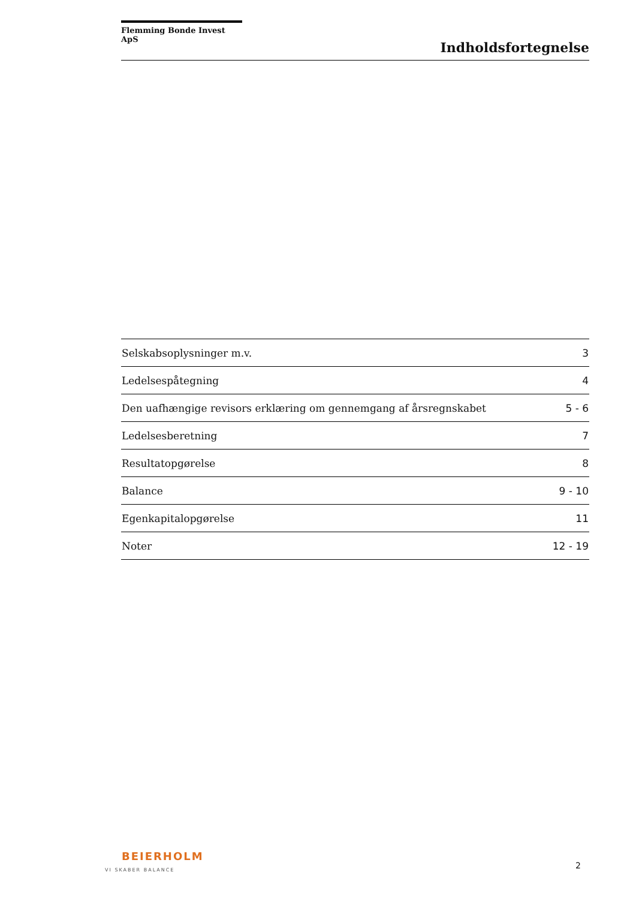Flemming Bonde Invest ApS
Indholdsfortegnelse
| Selskabsoplysninger m.v. | 3 |
| Ledelsespåtegning | 4 |
| Den uafhængige revisors erklæring om gennemgang af årsregnskabet | 5 - 6 |
| Ledelsesberetning | 7 |
| Resultatopgørelse | 8 |
| Balance | 9 - 10 |
| Egenkapitalopgørelse | 11 |
| Noter | 12 - 19 |
BEIERHOLM
VI SKABER BALANCE
2